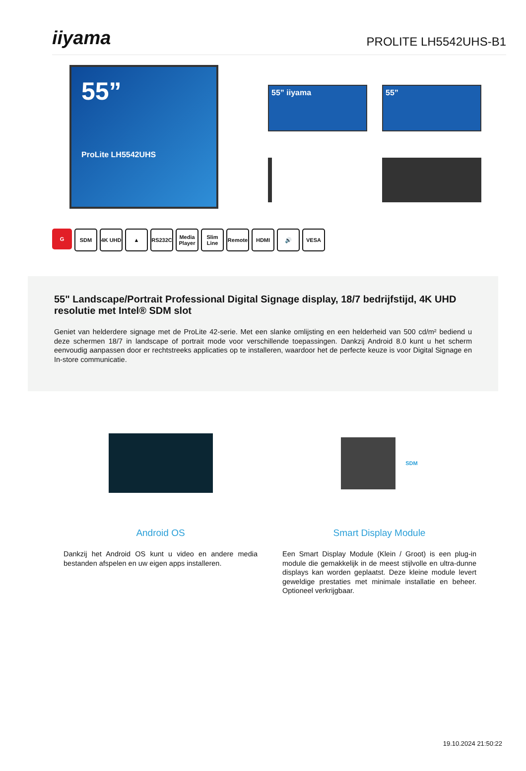iiyama
PROLITE LH5542UHS-B1
55”
ProLite LH5542UHS
55” iiyama
55”
G SDM 4K UHD ▲ RS232C Media Player
Slim Line
Remote HDMI 🔊 VESA
55" Landscape/Portrait Professional Digital Signage display, 18/7 bedrijfstijd, 4K UHD resolutie met Intel® SDM slot
Geniet van helderdere signage met de ProLite 42-serie. Met een slanke omlijsting en een helderheid van 500 cd/m² bediend u deze schermen 18/7 in landscape of portrait mode voor verschillende toepassingen. Dankzij Android 8.0 kunt u het scherm eenvoudig aanpassen door er rechtstreeks applicaties op te installeren, waardoor het de perfecte keuze is voor Digital Signage en In-store communicatie.
Android OS
Dankzij het Android OS kunt u video en andere media bestanden afspelen en uw eigen apps installeren.
SDM
Smart Display Module
Een Smart Display Module (Klein / Groot) is een plug-in module die gemakkelijk in de meest stijlvolle en ultra-dunne displays kan worden geplaatst. Deze kleine module levert geweldige prestaties met minimale installatie en beheer. Optioneel verkrijgbaar.
19.10.2024 21:50:22